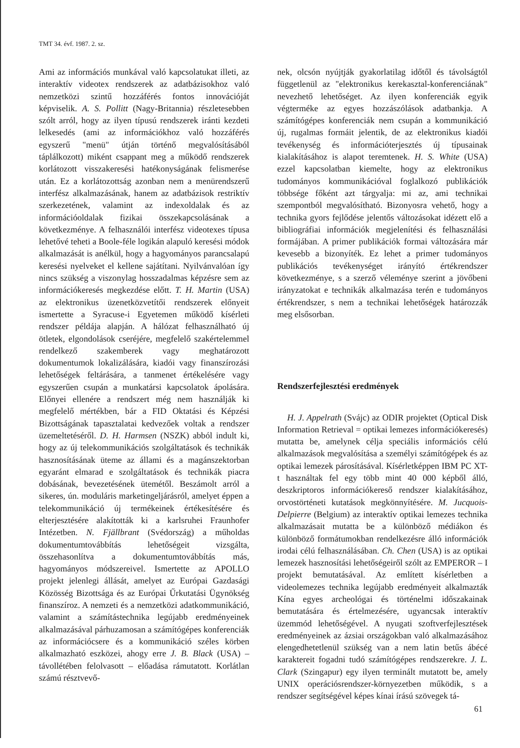TMT 34. évf. 1987. 2. sz.
Ami az információs munkával való kapcsolatukat illeti, az interaktív videotex rendszerek az adatbázisokhoz való nemzetközi szintű hozzáférés fontos innovációját képviselik. A. S. Pollitt (Nagy-Britannia) részletesebben szólt arról, hogy az ilyen típusú rendszerek iránti kezdeti lelkesedés (ami az információkhoz való hozzáférés egyszerű "menü" útján történő megvalósításából táplálkozott) miként csappant meg a működő rendszerek korlátozott visszakeresési hatékonyságának felismerése után. Ez a korlátozottság azonban nem a menürendszerű interfész alkalmazásának, hanem az adatbázisok restriktív szerkezetének, valamint az indexoldalak és az információoldalak fizikai összekapcsolásának a következménye. A felhasználói interfész videotexes típusa lehetővé teheti a Boole-féle logikán alapuló keresési módok alkalmazását is anélkül, hogy a hagyományos parancsalapú keresési nyelveket el kellene sajátítani. Nyilvánvalóan így nincs szükség a viszonylag hosszadalmas képzésre sem az információkeresés megkezdése előtt. T. H. Martin (USA) az elektronikus üzenetközvetítői rendszerek előnyeit ismertette a Syracuse-i Egyetemen működő kísérleti rendszer példája alapján. A hálózat felhasználható új ötletek, elgondolások cseréjére, megfelelő szakértelemmel rendelkező szakemberek vagy meghatározott dokumentumok lokalizálására, kiadói vagy finanszírozási lehetőségek feltárására, a tanmenet értékelésére vagy egyszerűen csupán a munkatársi kapcsolatok ápolására. Előnyei ellenére a rendszert még nem használják ki megfelelő mértékben, bár a FID Oktatási és Képzési Bizottságának tapasztalatai kedvezőek voltak a rendszer üzemeltetéséről. D. H. Harmsen (NSZK) abból indult ki, hogy az új telekommunikációs szolgáltatások és technikák hasznosításának üteme az állami és a magánszektorban egyaránt elmarad e szolgáltatások és technikák piacra dobásának, bevezetésének ütemétől. Beszámolt arról a sikeres, ún. moduláris marketingeljárásról, amelyet éppen a telekommunikáció új termékeinek értékesítésére és elterjesztésére alakították ki a karlsruhei Fraunhofer Intézetben. N. Fjällbrant (Svédország) a műholdas dokumentumtovábbítás lehetőségeit vizsgálta, összehasonlítva a dokumentumtovábbítás más, hagyományos módszereivel. Ismertette az APOLLO projekt jelenlegi állását, amelyet az Európai Gazdasági Közösség Bizottsága és az Európai Űrkutatási Ügynökség finanszíroz. A nemzeti és a nemzetközi adatkommunikáció, valamint a számítástechnika legújabb eredményeinek alkalmazásával párhuzamosan a számítógépes konferenciák az információcsere és a kommunikáció széles körben alkalmazható eszközei, ahogy erre J. B. Black (USA) – távollétében felolvasott – előadása rámutatott. Korlátlan számú résztvevő-
nek, olcsón nyújtják gyakorlatilag időtől és távolságtól függetlenül az "elektronikus kerekasztal-konferenciának" nevezhető lehetőséget. Az ilyen konferenciák egyik végterméke az egyes hozzászólások adatbankja. A számítógépes konferenciák nem csupán a kommunikáció új, rugalmas formáit jelentik, de az elektronikus kiadói tevékenység és információterjesztés új típusainak kialakításához is alapot teremtenek. H. S. White (USA) ezzel kapcsolatban kiemelte, hogy az elektronikus tudományos kommunikációval foglalkozó publikációk többsége főként azt tárgyalja: mi az, ami technikai szempontból megvalósítható. Bizonyosra vehető, hogy a technika gyors fejlődése jelentős változásokat idézett elő a bibliográfiai információk megjelenítési és felhasználási formájában. A primer publikációk formai változására már kevesebb a bizonyíték. Ez lehet a primer tudományos publikációs tevékenységet irányító értékrendszer következménye, s a szerző véleménye szerint a jövőbeni irányzatokat e technikák alkalmazása terén e tudományos értékrendszer, s nem a technikai lehetőségek határozzák meg elsősorban.
Rendszerfejlesztési eredmények
H. J. Appelrath (Svájc) az ODIR projektet (Optical Disk Information Retrieval = optikai lemezes információkeresés) mutatta be, amelynek célja speciális információs célú alkalmazások megvalósítása a személyi számítógépek és az optikai lemezek párosításával. Kísérletképpen IBM PC XT-t használtak fel egy több mint 40 000 képből álló, deszkriptoros információkereső rendszer kialakításához, orvostörténeti kutatások megkönnyítésére. M. Jucquois-Delpierre (Belgium) az interaktív optikai lemezes technika alkalmazásait mutatta be a különböző médiákon és különböző formátumokban rendelkezésre álló információk irodai célú felhasználásában. Ch. Chen (USA) is az optikai lemezek hasznosítási lehetőségeiről szólt az EMPEROR – I projekt bemutatásával. Az említett kísérletben a videolemezes technika legújabb eredményeit alkalmazták Kína egyes archeológai és történelmi időszakainak bemutatására és értelmezésére, ugyancsak interaktív üzemmód lehetőségével. A nyugati szoftverfejlesztések eredményeinek az ázsiai országokban való alkalmazásához elengedhetetlenül szükség van a nem latin betűs ábécé karaktereit fogadni tudó számítógépes rendszerekre. J. L. Clark (Szingapur) egy ilyen terminált mutatott be, amely UNIX operációsrendszer-környezetben működik, s a rendszer segítségével képes kínai írású szövegek tá-
61